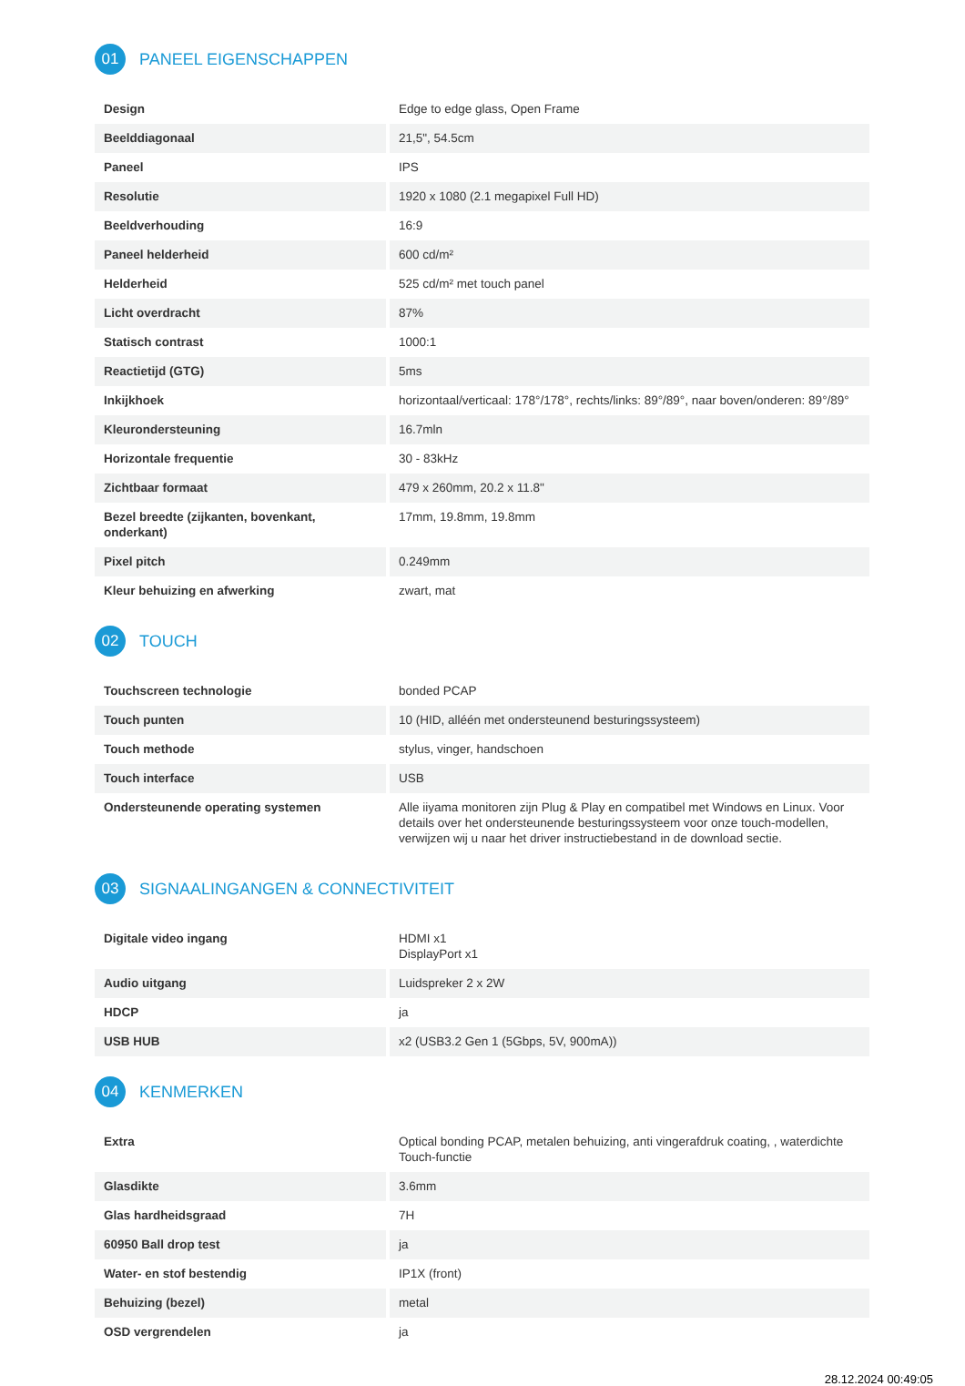01 PANEEL EIGENSCHAPPEN
| Design | Edge to edge glass, Open Frame |
| Beelddiagonaal | 21,5", 54.5cm |
| Paneel | IPS |
| Resolutie | 1920 x 1080 (2.1 megapixel Full HD) |
| Beeldverhouding | 16:9 |
| Paneel helderheid | 600 cd/m² |
| Helderheid | 525 cd/m² met touch panel |
| Licht overdracht | 87% |
| Statisch contrast | 1000:1 |
| Reactietijd (GTG) | 5ms |
| Inkijkhoek | horizontaal/verticaal: 178°/178°, rechts/links: 89°/89°, naar boven/onderen: 89°/89° |
| Kleurondersteuning | 16.7mln |
| Horizontale frequentie | 30 - 83kHz |
| Zichtbaar formaat | 479 x 260mm, 20.2 x 11.8" |
| Bezel breedte (zijkanten, bovenkant, onderkant) | 17mm, 19.8mm, 19.8mm |
| Pixel pitch | 0.249mm |
| Kleur behuizing en afwerking | zwart, mat |
02 TOUCH
| Touchscreen technologie | bonded PCAP |
| Touch punten | 10 (HID, alléén met ondersteunend besturingssysteem) |
| Touch methode | stylus, vinger, handschoen |
| Touch interface | USB |
| Ondersteunende operating systemen | Alle iiyama monitoren zijn Plug & Play en compatibel met Windows en Linux. Voor details over het ondersteunende besturingssysteem voor onze touch-modellen, verwijzen wij u naar het driver instructiebestand in de download sectie. |
03 SIGNAALINGANGEN & CONNECTIVITEIT
| Digitale video ingang | HDMI x1 DisplayPort x1 |
| Audio uitgang | Luidspreker 2 x 2W |
| HDCP | ja |
| USB HUB | x2 (USB3.2 Gen 1 (5Gbps, 5V, 900mA)) |
04 KENMERKEN
| Extra | Optical bonding PCAP, metalen behuizing, anti vingerafdruk coating, , waterdichte Touch-functie |
| Glasdikte | 3.6mm |
| Glas hardheidsgraad | 7H |
| 60950 Ball drop test | ja |
| Water- en stof bestendig | IP1X (front) |
| Behuizing (bezel) | metal |
| OSD vergrendelen | ja |
28.12.2024 00:49:05